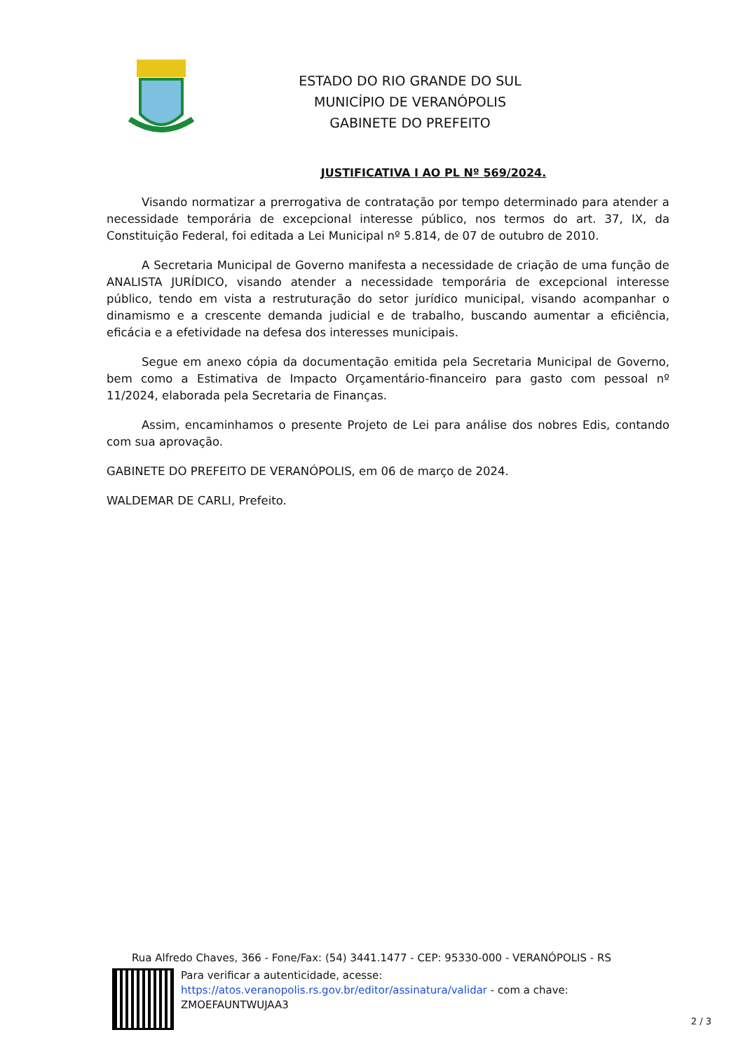ESTADO DO RIO GRANDE DO SUL
MUNICÍPIO DE VERANÓPOLIS
GABINETE DO PREFEITO
JUSTIFICATIVA I AO PL Nº 569/2024.
Visando normatizar a prerrogativa de contratação por tempo determinado para atender a necessidade temporária de excepcional interesse público, nos termos do art. 37, IX, da Constituição Federal, foi editada a Lei Municipal nº 5.814, de 07 de outubro de 2010.
A Secretaria Municipal de Governo manifesta a necessidade de criação de uma função de ANALISTA JURÍDICO, visando atender a necessidade temporária de excepcional interesse público, tendo em vista a restruturação do setor jurídico municipal, visando acompanhar o dinamismo e a crescente demanda judicial e de trabalho, buscando aumentar a eficiência, eficácia e a efetividade na defesa dos interesses municipais.
Segue em anexo cópia da documentação emitida pela Secretaria Municipal de Governo, bem como a Estimativa de Impacto Orçamentário-financeiro para gasto com pessoal nº 11/2024, elaborada pela Secretaria de Finanças.
Assim, encaminhamos o presente Projeto de Lei para análise dos nobres Edis, contando com sua aprovação.
GABINETE DO PREFEITO DE VERANÓPOLIS, em 06 de março de 2024.
WALDEMAR DE CARLI, Prefeito.
Rua Alfredo Chaves, 366 - Fone/Fax: (54) 3441.1477 - CEP: 95330-000 - VERANÓPOLIS - RS
Para verificar a autenticidade, acesse:
https://atos.veranopolis.rs.gov.br/editor/assinatura/validar - com a chave:
ZMOEFAUNTWUJAA3
2 / 3